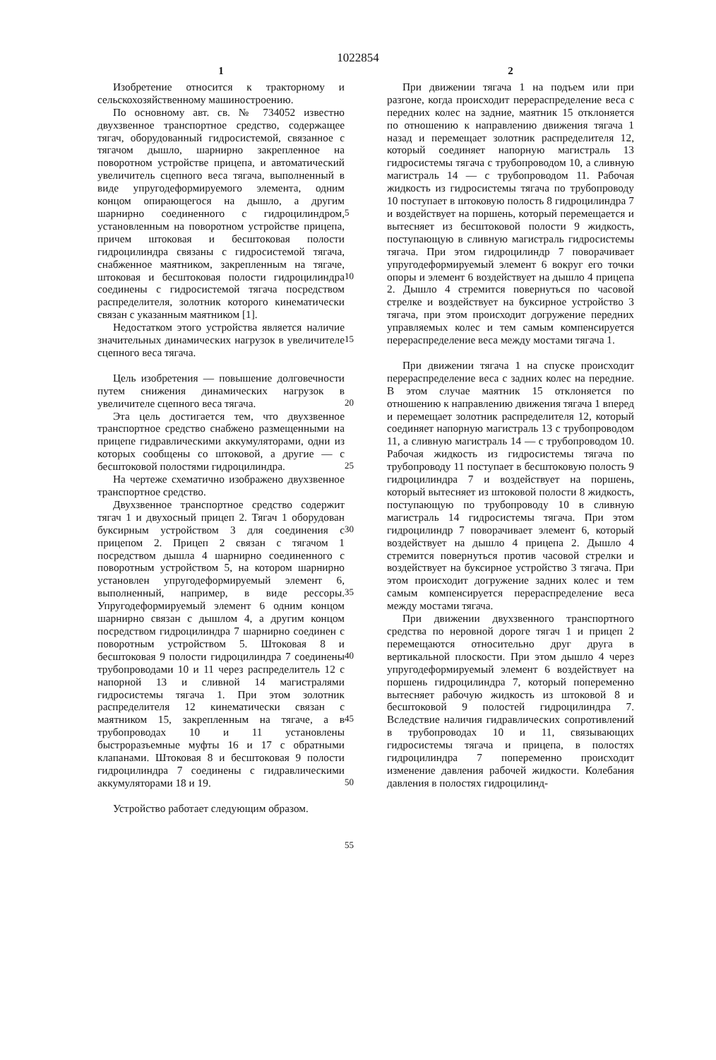1022854
1
Изобретение относится к тракторному и сельскохозяйственному машиностроению.
По основному авт. св. № 734052 известно двухзвенное транспортное средство, содержащее тягач, оборудованный гидросистемой, связанное с тягачом дышло, шарнирно закрепленное на поворотном устройстве прицепа, и автоматический увеличитель сцепного веса тягача, выполненный в виде упругодеформируемого элемента, одним концом опирающегося на дышло, а другим шарнирно соединенного с гидроцилиндром, установленным на поворотном устройстве прицепа, причем штоковая и бесштоковая полости гидроцилиндра связаны с гидросистемой тягача, снабженное маятником, закрепленным на тягаче, штоковая и бесштоковая полости гидроцилиндра соединены с гидросистемой тягача посредством распределителя, золотник которого кинематически связан с указанным маятником [1].
Недостатком этого устройства является наличие значительных динамических нагрузок в увеличителе сцепного веса тягача.
Цель изобретения — повышение долговечности путем снижения динамических нагрузок в увеличителе сцепного веса тягача.
Эта цель достигается тем, что двухзвенное транспортное средство снабжено размещенными на прицепе гидравлическими аккумуляторами, одни из которых сообщены со штоковой, а другие — с бесштоковой полостями гидроцилиндра.
На чертеже схематично изображено двухзвенное транспортное средство.
Двухзвенное транспортное средство содержит тягач 1 и двухосный прицеп 2. Тягач 1 оборудован буксирным устройством 3 для соединения с прицепом 2. Прицеп 2 связан с тягачом 1 посредством дышла 4 шарнирно соединенного с поворотным устройством 5, на котором шарнирно установлен упругодеформируемый элемент 6, выполненный, например, в виде рессоры. Упругодеформируемый элемент 6 одним концом шарнирно связан с дышлом 4, а другим концом посредством гидроцилиндра 7 шарнирно соединен с поворотным устройством 5. Штоковая 8 и бесштоковая 9 полости гидроцилиндра 7 соединены трубопроводами 10 и 11 через распределитель 12 с напорной 13 и сливной 14 магистралями гидросистемы тягача 1. При этом золотник распределителя 12 кинематически связан с маятником 15, закрепленным на тягаче, а в трубопроводах 10 и 11 установлены быстроразъемные муфты 16 и 17 с обратными клапанами. Штоковая 8 и бесштоковая 9 полости гидроцилиндра 7 соединены с гидравлическими аккумуляторами 18 и 19.
Устройство работает следующим образом.
5
10
15
20
25
30
35
40
45
50
55
2
При движении тягача 1 на подъем или при разгоне, когда происходит перераспределение веса с передних колес на задние, маятник 15 отклоняется по отношению к направлению движения тягача 1 назад и перемещает золотник распределителя 12, который соединяет напорную магистраль 13 гидросистемы тягача с трубопроводом 10, а сливную магистраль 14 — с трубопроводом 11. Рабочая жидкость из гидросистемы тягача по трубопроводу 10 поступает в штоковую полость 8 гидроцилиндра 7 и воздействует на поршень, который перемещается и вытесняет из бесштоковой полости 9 жидкость, поступающую в сливную магистраль гидросистемы тягача. При этом гидроцилиндр 7 поворачивает упругодеформируемый элемент 6 вокруг его точки опоры и элемент 6 воздействует на дышло 4 прицепа 2. Дышло 4 стремится повернуться по часовой стрелке и воздействует на буксирное устройство 3 тягача, при этом происходит догружение передних управляемых колес и тем самым компенсируется перераспределение веса между мостами тягача 1.
При движении тягача 1 на спуске происходит перераспределение веса с задних колес на передние. В этом случае маятник 15 отклоняется по отношению к направлению движения тягача 1 вперед и перемещает золотник распределителя 12, который соединяет напорную магистраль 13 с трубопроводом 11, а сливную магистраль 14 — с трубопроводом 10. Рабочая жидкость из гидросистемы тягача по трубопроводу 11 поступает в бесштоковую полость 9 гидроцилиндра 7 и воздействует на поршень, который вытесняет из штоковой полости 8 жидкость, поступающую по трубопроводу 10 в сливную магистраль 14 гидросистемы тягача. При этом гидроцилиндр 7 поворачивает элемент 6, который воздействует на дышло 4 прицепа 2. Дышло 4 стремится повернуться против часовой стрелки и воздействует на буксирное устройство 3 тягача. При этом происходит догружение задних колес и тем самым компенсируется перераспределение веса между мостами тягача.
При движении двухзвенного транспортного средства по неровной дороге тягач 1 и прицеп 2 перемещаются относительно друг друга в вертикальной плоскости. При этом дышло 4 через упругодеформируемый элемент 6 воздействует на поршень гидроцилиндра 7, который попеременно вытесняет рабочую жидкость из штоковой 8 и бесштоковой 9 полостей гидроцилиндра 7. Вследствие наличия гидравлических сопротивлений в трубопроводах 10 и 11, связывающих гидросистемы тягача и прицепа, в полостях гидроцилиндра 7 попеременно происходит изменение давления рабочей жидкости. Колебания давления в полостях гидроцилинд-